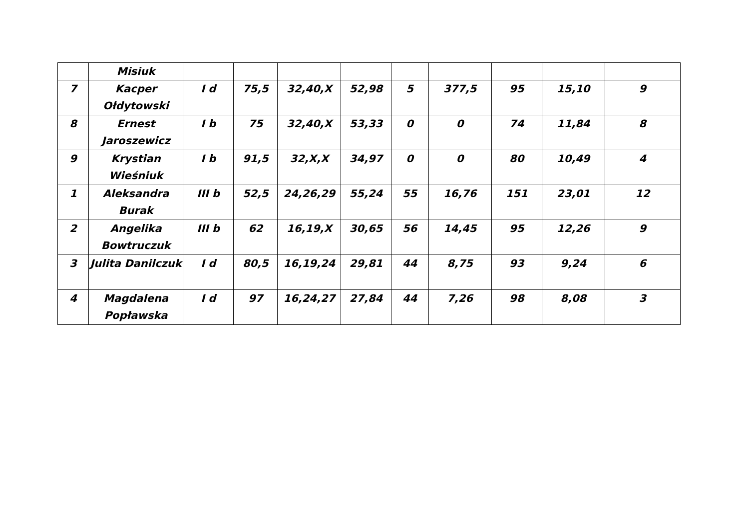| | Misiuk | | | | | | | | | |
| 7 | Kacper Ołdytowski | I d | 75,5 | 32,40,X | 52,98 | 5 | 377,5 | 95 | 15,10 | 9 |
| 8 | Ernest Jaroszewicz | I b | 75 | 32,40,X | 53,33 | 0 | 0 | 74 | 11,84 | 8 |
| 9 | Krystian Wieśniuk | I b | 91,5 | 32,X,X | 34,97 | 0 | 0 | 80 | 10,49 | 4 |
| 1 | Aleksandra Burak | III b | 52,5 | 24,26,29 | 55,24 | 55 | 16,76 | 151 | 23,01 | 12 |
| 2 | Angelika Bowtruczuk | III b | 62 | 16,19,X | 30,65 | 56 | 14,45 | 95 | 12,26 | 9 |
| 3 | Julita Danilczuk | I d | 80,5 | 16,19,24 | 29,81 | 44 | 8,75 | 93 | 9,24 | 6 |
| 4 | Magdalena Popławska | I d | 97 | 16,24,27 | 27,84 | 44 | 7,26 | 98 | 8,08 | 3 |